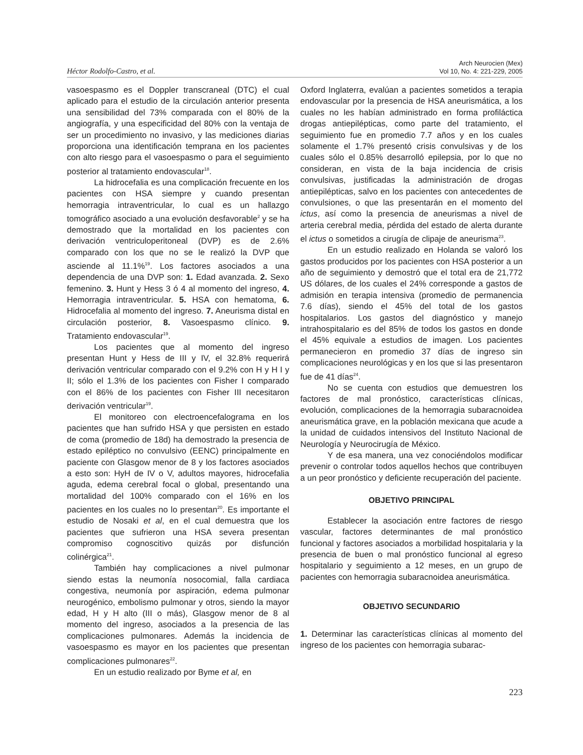Héctor Rodolfo-Castro, et al.
Arch Neurocien (Mex)
Vol 10, No. 4: 221-229, 2005
vasoespasmo es el Doppler transcraneal (DTC) el cual aplicado para el estudio de la circulación anterior presenta una sensibilidad del 73% comparada con el 80% de la angiografía, y una especificidad del 80% con la ventaja de ser un procedimiento no invasivo, y las mediciones diarias proporciona una identificación temprana en los pacientes con alto riesgo para el vasoespasmo o para el seguimiento posterior al tratamiento endovascular<sup>18</sup>.
La hidrocefalia es una complicación frecuente en los pacientes con HSA siempre y cuando presentan hemorragia intraventricular, lo cual es un hallazgo tomográfico asociado a una evolución desfavorable<sup>2</sup> y se ha demostrado que la mortalidad en los pacientes con derivación ventriculoperitoneal (DVP) es de 2.6% comparado con los que no se le realizó la DVP que asciende al 11.1%<sup>19</sup>. Los factores asociados a una dependencia de una DVP son: 1. Edad avanzada. 2. Sexo femenino. 3. Hunt y Hess 3 ó 4 al momento del ingreso, 4. Hemorragia intraventricular. 5. HSA con hematoma, 6. Hidrocefalia al momento del ingreso. 7. Aneurisma distal en circulación posterior, 8. Vasoespasmo clínico. 9. Tratamiento endovascular<sup>19</sup>.
Los pacientes que al momento del ingreso presentan Hunt y Hess de III y IV, el 32.8% requerirá derivación ventricular comparado con el 9.2% con H y H I y II; sólo el 1.3% de los pacientes con Fisher I comparado con el 86% de los pacientes con Fisher III necesitaron derivación ventricular<sup>19</sup>.
El monitoreo con electroencefalograma en los pacientes que han sufrido HSA y que persisten en estado de coma (promedio de 18d) ha demostrado la presencia de estado epiléptico no convulsivo (EENC) principalmente en paciente con Glasgow menor de 8 y los factores asociados a esto son: HyH de IV o V, adultos mayores, hidrocefalia aguda, edema cerebral focal o global, presentando una mortalidad del 100% comparado con el 16% en los pacientes en los cuales no lo presentan<sup>20</sup>. Es importante el estudio de Nosaki et al, en el cual demuestra que los pacientes que sufrieron una HSA severa presentan compromiso cognoscitivo quizás por disfunción colinérgica<sup>21</sup>.
También hay complicaciones a nivel pulmonar siendo estas la neumonía nosocomial, falla cardiaca congestiva, neumonía por aspiración, edema pulmonar neurogénico, embolismo pulmonar y otros, siendo la mayor edad, H y H alto (III o más), Glasgow menor de 8 al momento del ingreso, asociados a la presencia de las complicaciones pulmonares. Además la incidencia de vasoespasmo es mayor en los pacientes que presentan complicaciones pulmonares<sup>22</sup>.
En un estudio realizado por Byme et al, en
Oxford Inglaterra, evalúan a pacientes sometidos a terapia endovascular por la presencia de HSA aneurismática, a los cuales no les habían administrado en forma profiláctica drogas antiepilépticas, como parte del tratamiento, el seguimiento fue en promedio 7.7 años y en los cuales solamente el 1.7% presentó crisis convulsivas y de los cuales sólo el 0.85% desarrolló epilepsia, por lo que no consideran, en vista de la baja incidencia de crisis convulsivas, justificadas la administración de drogas antiepilépticas, salvo en los pacientes con antecedentes de convulsiones, o que las presentarán en el momento del ictus, así como la presencia de aneurismas a nivel de arteria cerebral media, pérdida del estado de alerta durante el ictus o sometidos a cirugía de clipaje de aneurisma<sup>23</sup>.
En un estudio realizado en Holanda se valoró los gastos producidos por los pacientes con HSA posterior a un año de seguimiento y demostró que el total era de 21,772 US dólares, de los cuales el 24% corresponde a gastos de admisión en terapia intensiva (promedio de permanencia 7.6 días), siendo el 45% del total de los gastos hospitalarios. Los gastos del diagnóstico y manejo intrahospitalario es del 85% de todos los gastos en donde el 45% equivale a estudios de imagen. Los pacientes permanecieron en promedio 37 días de ingreso sin complicaciones neurológicas y en los que si las presentaron fue de 41 días<sup>24</sup>.
No se cuenta con estudios que demuestren los factores de mal pronóstico, características clínicas, evolución, complicaciones de la hemorragia subaracnoidea aneurismática grave, en la población mexicana que acude a la unidad de cuidados intensivos del Instituto Nacional de Neurología y Neurocirugía de México.
Y de esa manera, una vez conociéndolos modificar prevenir o controlar todos aquellos hechos que contribuyen a un peor pronóstico y deficiente recuperación del paciente.
OBJETIVO PRINCIPAL
Establecer la asociación entre factores de riesgo vascular, factores determinantes de mal pronóstico funcional y factores asociados a morbilidad hospitalaria y la presencia de buen o mal pronóstico funcional al egreso hospitalario y seguimiento a 12 meses, en un grupo de pacientes con hemorragia subaracnoidea aneurismática.
OBJETIVO SECUNDARIO
1. Determinar las características clínicas al momento del ingreso de los pacientes con hemorragia subarac-
223